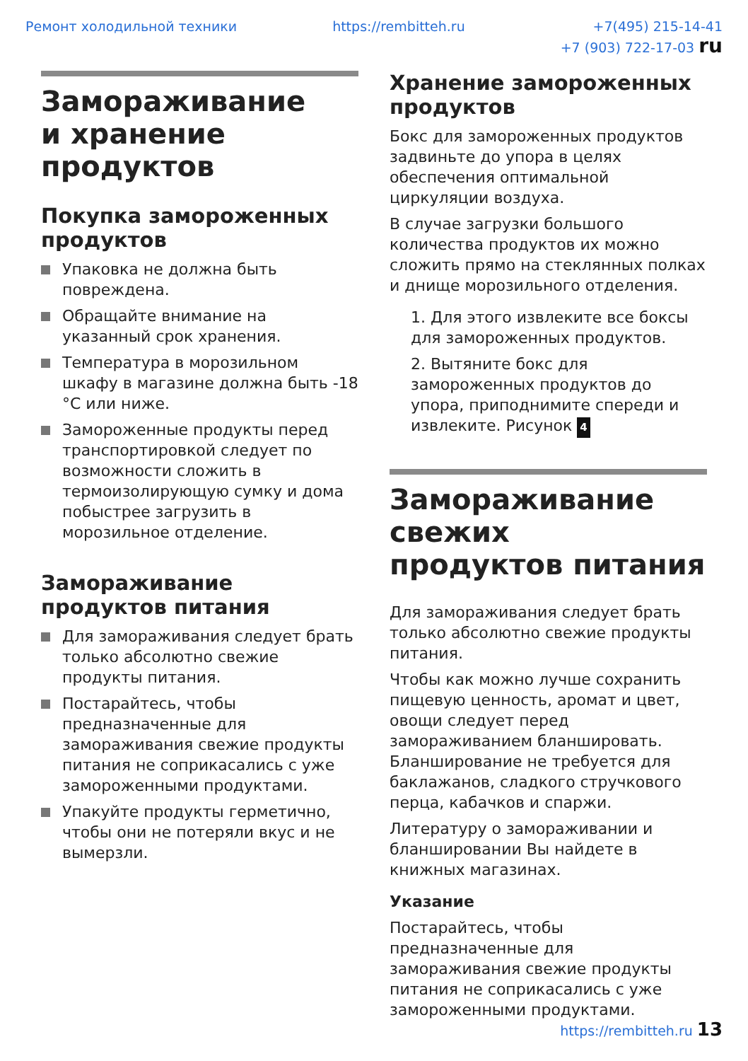Ремонт холодильной техники https://rembitteh.ru +7(495) 215-14-41
+7 (903) 722-17-03 ru
Замораживание
и хранение продуктов
Покупка замороженных продуктов
Упаковка не должна быть повреждена.
Обращайте внимание на указанный срок хранения.
Температура в морозильном шкафу в магазине должна быть -18 °C или ниже.
Замороженные продукты перед транспортировкой следует по возможности сложить в термоизолирующую сумку и дома побыстрее загрузить в морозильное отделение.
Замораживание продуктов питания
Для замораживания следует брать только абсолютно свежие продукты питания.
Постарайтесь, чтобы предназначенные для замораживания свежие продукты питания не соприкасались с уже замороженными продуктами.
Упакуйте продукты герметично, чтобы они не потеряли вкус и не вымерзли.
Хранение замороженных продуктов
Бокс для замороженных продуктов задвиньте до упора в целях обеспечения оптимальной циркуляции воздуха.
В случае загрузки большого количества продуктов их можно сложить прямо на стеклянных полках и днище морозильного отделения.
1. Для этого извлеките все боксы для замороженных продуктов.
2. Вытяните бокс для замороженных продуктов до упора, приподнимите спереди и извлеките. Рисунок 4
Замораживание свежих
продуктов питания
Для замораживания следует брать только абсолютно свежие продукты питания.
Чтобы как можно лучше сохранить пищевую ценность, аромат и цвет, овощи следует перед замораживанием бланшировать. Бланширование не требуется для баклажанов, сладкого стручкового перца, кабачков и спаржи.
Литературу о замораживании и бланшировании Вы найдете в книжных магазинах.
Указание
Постарайтесь, чтобы предназначенные для замораживания свежие продукты питания не соприкасались с уже замороженными продуктами.
https://rembitteh.ru 13